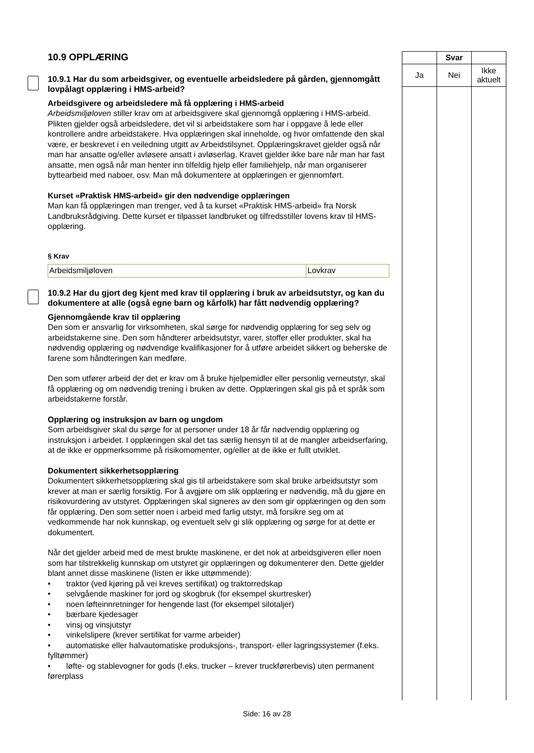10.9 OPPLÆRING
10.9.1 Har du som arbeidsgiver, og eventuelle arbeidsledere på gården, gjennomgått lovpålagt opplæring i HMS-arbeid?
Arbeidsgivere og arbeidsledere må få opplæring i HMS-arbeid
Arbeidsmiljøloven stiller krav om at arbeidsgivere skal gjennomgå opplæring i HMS-arbeid. Plikten gjelder også arbeidsledere, det vil si arbeidstakere som har i oppgave å lede eller kontrollere andre arbeidstakere. Hva opplæringen skal inneholde, og hvor omfattende den skal være, er beskrevet i en veiledning utgitt av Arbeidstilsynet. Opplæringskravet gjelder også når man har ansatte og/eller avløsere ansatt i avløserlag. Kravet gjelder ikke bare når man har fast ansatte, men også når man henter inn tilfeldig hjelp eller familiehjelp, når man organiserer byttearbeid med naboer, osv. Man må dokumentere at opplæringen er gjennomført.
Kurset «Praktisk HMS-arbeid» gir den nødvendige opplæringen
Man kan få opplæringen man trenger, ved å ta kurset «Praktisk HMS-arbeid» fra Norsk Landbruksrådgiving. Dette kurset er tilpasset landbruket og tilfredsstiller lovens krav til HMS-opplæring.
§ Krav
| Arbeidsmiljøloven | Lovkrav |
10.9.2 Har du gjort deg kjent med krav til opplæring i bruk av arbeidsutstyr, og kan du dokumentere at alle (også egne barn og kårfolk) har fått nødvendig opplæring?
Gjennomgående krav til opplæring
Den som er ansvarlig for virksomheten, skal sørge for nødvendig opplæring for seg selv og arbeidstakerne sine. Den som håndterer arbeidsutstyr, varer, stoffer eller produkter, skal ha nødvendig opplæring og nødvendige kvalifikasjoner for å utføre arbeidet sikkert og beherske de farene som håndteringen kan medføre.
Den som utfører arbeid der det er krav om å bruke hjelpemidler eller personlig verneutstyr, skal få opplæring og om nødvendig trening i bruken av dette. Opplæringen skal gis på et språk som arbeidstakerne forstår.
Opplæring og instruksjon av barn og ungdom
Som arbeidsgiver skal du sørge for at personer under 18 år får nødvendig opplæring og instruksjon i arbeidet. I opplæringen skal det tas særlig hensyn til at de mangler arbeidserfaring, at de ikke er oppmerksomme på risikomomenter, og/eller at de ikke er fullt utviklet.
Dokumentert sikkerhetsopplæring
Dokumentert sikkerhetsopplæring skal gis til arbeidstakere som skal bruke arbeidsutstyr som krever at man er særlig forsiktig. For å avgjøre om slik opplæring er nødvendig, må du gjøre en risikovurdering av utstyret. Opplæringen skal signeres av den som gir opplæringen og den som får opplæring. Den som setter noen i arbeid med farlig utstyr, må forsikre seg om at vedkommende har nok kunnskap, og eventuelt selv gi slik opplæring og sørge for at dette er dokumentert.
Når det gjelder arbeid med de mest brukte maskinene, er det nok at arbeidsgiveren eller noen som har tilstrekkelig kunnskap om utstyret gir opplæringen og dokumenterer den. Dette gjelder blant annet disse maskinene (listen er ikke uttømmende):
• traktor (ved kjøring på vei kreves sertifikat) og traktorredskap
• selvgående maskiner for jord og skogbruk (for eksempel skurtresker)
• noen løfteinnretninger for hengende last (for eksempel silotaljer)
• bærbare kjedesager
• vinsj og vinsjutstyr
• vinkelslipere (krever sertifikat for varme arbeider)
• automatiske eller halvautomatiske produksjons-, transport- eller lagringssystemer (f.eks. fylltømmer)
• løfte- og stablevogner for gods (f.eks. trucker – krever truckførerbevis) uten permanent førerplass
| | Svar | |
| --- | --- | --- |
| Ja | Nei | Ikke aktuelt |
Side: 16 av 28